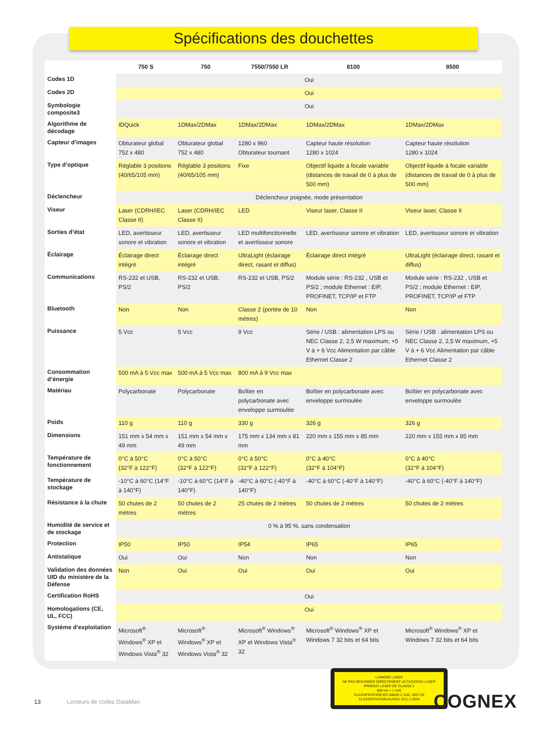Spécifications des douchettes
| | 750 S | 750 | 7550/7550 LR | 8100 | 8500 |
| --- | --- | --- | --- | --- | --- |
| Codes 1D | Oui | | | | |
| Codes 2D | Oui | | | | |
| Symbologie composite3 | Oui | | | | |
| Algorithme de décodage | IDQuick | 1DMax/2DMax | 1DMax/2DMax | 1DMax/2DMax | 1DMax/2DMax |
| Capteur d’images | Obturateur global 752 x 480 | Obturateur global 752 x 480 | 1280 x 960 Obturateur tournant | Capteur haute résolution 1280 x 1024 | Capteur haute résolution 1280 x 1024 |
| Type d’optique | Réglable 3 positions (40/65/105 mm) | Réglable 3 positions (40/65/105 mm) | Fixe | Objectif liquide à focale variable (distances de travail de 0 à plus de 500 mm) | Objectif liquide à focale variable (distances de travail de 0 à plus de 500 mm) |
| Déclencheur | Déclencheur poignée, mode présentation | | | | |
| Viseur | Laser (CDRH/IEC Classe II) | Laser (CDRH/IEC Classe II) | LED | Viseur laser, Classe II | Viseur laser, Classe II |
| Sorties d’état | LED, avertisseur sonore et vibration | LED, avertisseur sonore et vibration | LED multifonctionnelle et avertisseur sonore | LED, avertisseur sonore et vibration | LED, avertisseur sonore et vibration |
| Éclairage | Éclairage direct intégré | Éclairage direct intégré | UltraLight (éclairage direct, rasant et diffus) | Éclairage direct intégré | UltraLight (éclairage direct, rasant et diffus) |
| Communications | RS-232 et USB, PS/2 | RS-232 et USB, PS/2 | RS-232 et USB, PS/2 | Module série : RS-232 , USB et PS/2 ; module Ethernet : EIP, PROFINET, TCP/IP et FTP | Module série : RS-232 , USB et PS/2 ; module Ethernet : EIP, PROFINET, TCP/IP et FTP |
| Bluetooth | Non | Non | Classe 2 (portée de 10 mètres) | Non | Non |
| Puissance | 5 Vcc | 5 Vcc | 9 Vcc | Série / USB : alimentation LPS ou NEC Classe 2, 2,5 W maximum, +5 V à + 6 Vcc Alimentation par câble Ethernet Classe 2 | Série / USB : alimentation LPS ou NEC Classe 2, 2,5 W maximum, +5 V à + 6 Vcc Alimentation par câble Ethernet Classe 2 |
| Consommation d’énergie | 500 mA à 5 Vcc max | 500 mA à 5 Vcc max | 800 mA à 9 Vcc max | | |
| Matériau | Polycarbonate | Polycarbonate | Boîtier en polycarbonate avec enveloppe surmoulée | Boîtier en polycarbonate avec enveloppe surmoulée | Boîtier en polycarbonate avec enveloppe surmoulée |
| Poids | 110 g | 110 g | 330 g | 326 g | 326 g |
| Dimensions | 151 mm x 54 mm x 49 mm | 151 mm x 54 mm x 49 mm | 175 mm x 134 mm x 81 mm | 220 mm x 155 mm x 85 mm | 220 mm x 155 mm x 85 mm |
| Température de fonctionnement | 0°C à 50°C (32°F à 122°F) | 0°C à 50°C (32°F à 122°F) | 0°C à 50°C (32°F à 122°F) | 0°C à 40°C (32°F à 104°F) | 0°C à 40°C (32°F à 104°F) |
| Température de stockage | -10°C à 60°C (14°F à 140°F) | -10°C à 60°C (14°F à 140°F) | -40°C à 60°C (-40°F à 140°F) | -40°C à 60°C (-40°F à 140°F) | -40°C à 60°C (-40°F à 140°F) |
| Résistance à la chute | 50 chutes de 2 mètres | 50 chutes de 2 mètres | 25 chutes de 2 mètres | 50 chutes de 2 mètres | 50 chutes de 2 mètres |
| Humidité de service et de stockage | 0 % à 95 %, sans condensation | | | | |
| Protection | IP50 | IP50 | IP54 | IP65 | IP65 |
| Antistatique | Oui | Oui | Non | Non | Non |
| Validation des données UID du ministère de la Défense | Non | Oui | Oui | Oui | Oui |
| Certification RoHS | Oui | | | | |
| Homologations (CE, UL, FCC) | Oui | | | | |
| Système d’exploitation | Microsoft<sup>®</sup> Windows<sup>®</sup> XP et Windows Vista<sup>®</sup> 32 | Microsoft<sup>®</sup> Windows<sup>®</sup> XP et Windows Vista<sup>®</sup> 32 | Microsoft<sup>®</sup> Windows<sup>®</sup> XP et Windows Vista<sup>®</sup> 32 | Microsoft<sup>®</sup> Windows<sup>®</sup> XP et Windows 7 32 bits et 64 bits | Microsoft<sup>®</sup> Windows<sup>®</sup> XP et Windows 7 32 bits et 64 bits |
LUMIÈRE LASER
NE PAS REGARDER DIRECTEMENT LE FAISCEAU LASER
PRODUIT LASER DE CLASSE 2
600 nm < 1 mW
CLASSIFICATION IEC 60825-1, Ed2, 2007-03
CLASSIFICATION AU/NZS 2211.1:2004
13 Lecteurs de codes DataMan COGNEX